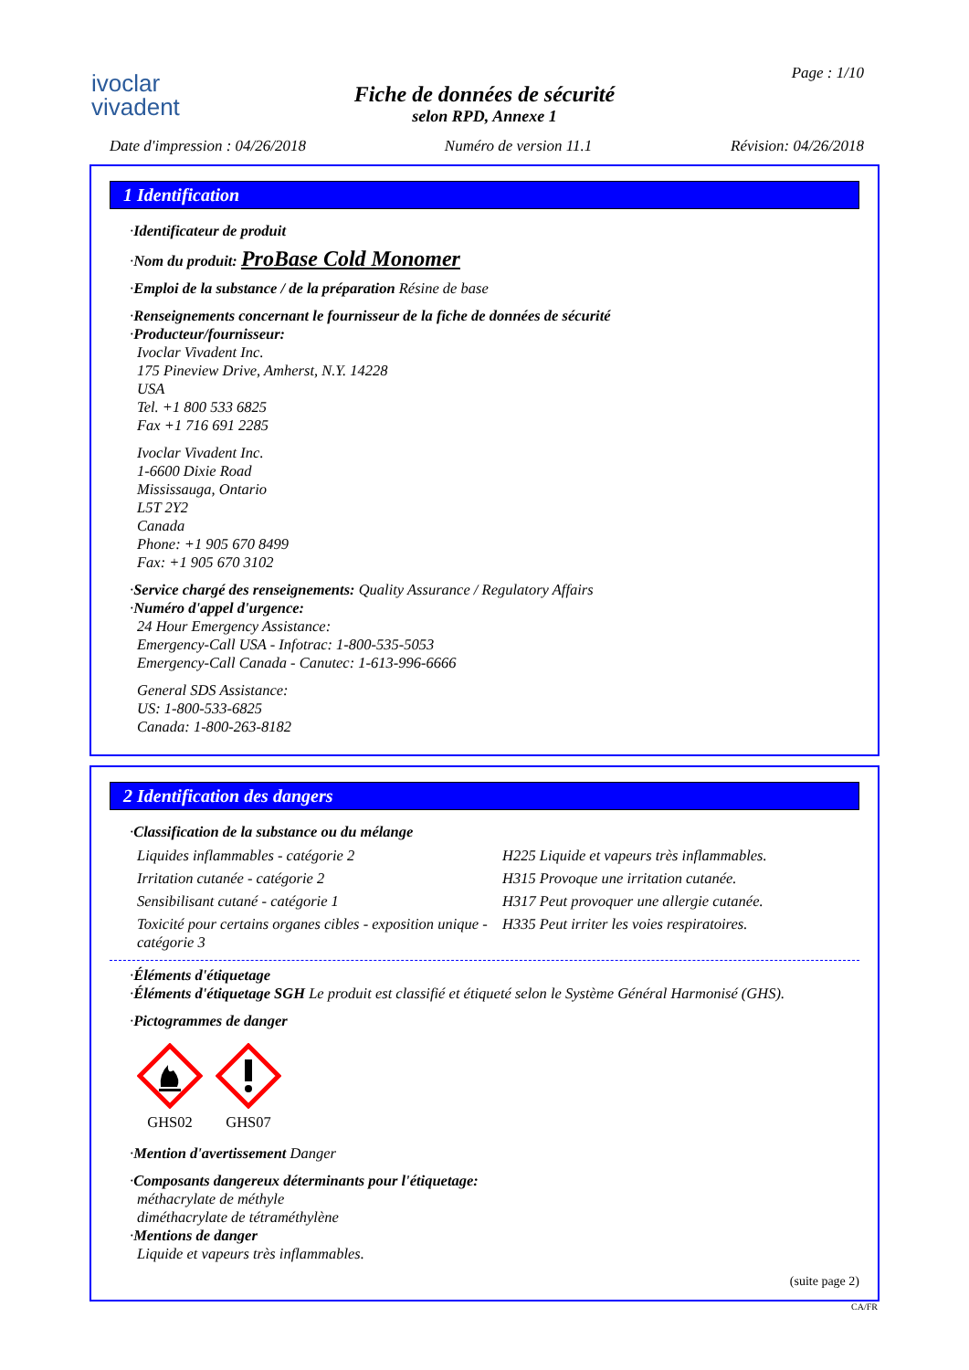ivoclar
vivadent
Page : 1/10
Fiche de données de sécurité
selon RPD, Annexe 1
Date d'impression : 04/26/2018 Numéro de version 11.1 Révision: 04/26/2018
1 Identification
·Identificateur de produit
·Nom du produit: ProBase Cold Monomer
·Emploi de la substance / de la préparation Résine de base
·Renseignements concernant le fournisseur de la fiche de données de sécurité
·Producteur/fournisseur:
Ivoclar Vivadent Inc.
175 Pineview Drive, Amherst, N.Y. 14228
USA
Tel. +1 800 533 6825
Fax +1 716 691 2285
Ivoclar Vivadent Inc.
1-6600 Dixie Road
Mississauga, Ontario
L5T 2Y2
Canada
Phone: +1 905 670 8499
Fax: +1 905 670 3102
·Service chargé des renseignements: Quality Assurance / Regulatory Affairs
·Numéro d'appel d'urgence:
24 Hour Emergency Assistance:
Emergency-Call USA - Infotrac: 1-800-535-5053
Emergency-Call Canada - Canutec: 1-613-996-6666
General SDS Assistance:
US: 1-800-533-6825
Canada: 1-800-263-8182
2 Identification des dangers
·Classification de la substance ou du mélange
| Liquides inflammables - catégorie 2 | H225 Liquide et vapeurs très inflammables. |
| Irritation cutanée - catégorie 2 | H315 Provoque une irritation cutanée. |
| Sensibilisant cutané - catégorie 1 | H317 Peut provoquer une allergie cutanée. |
| Toxicité pour certains organes cibles - exposition unique - catégorie 3 | H335 Peut irriter les voies respiratoires. |
·Éléments d'étiquetage
·Éléments d'étiquetage SGH Le produit est classifié et étiqueté selon le Système Général Harmonisé (GHS).
·Pictogrammes de danger
GHS02
GHS07
·Mention d'avertissement Danger
·Composants dangereux déterminants pour l'étiquetage:
méthacrylate de méthyle
diméthacrylate de tétraméthylène
·Mentions de danger
Liquide et vapeurs très inflammables.
(suite page 2)
CA/FR